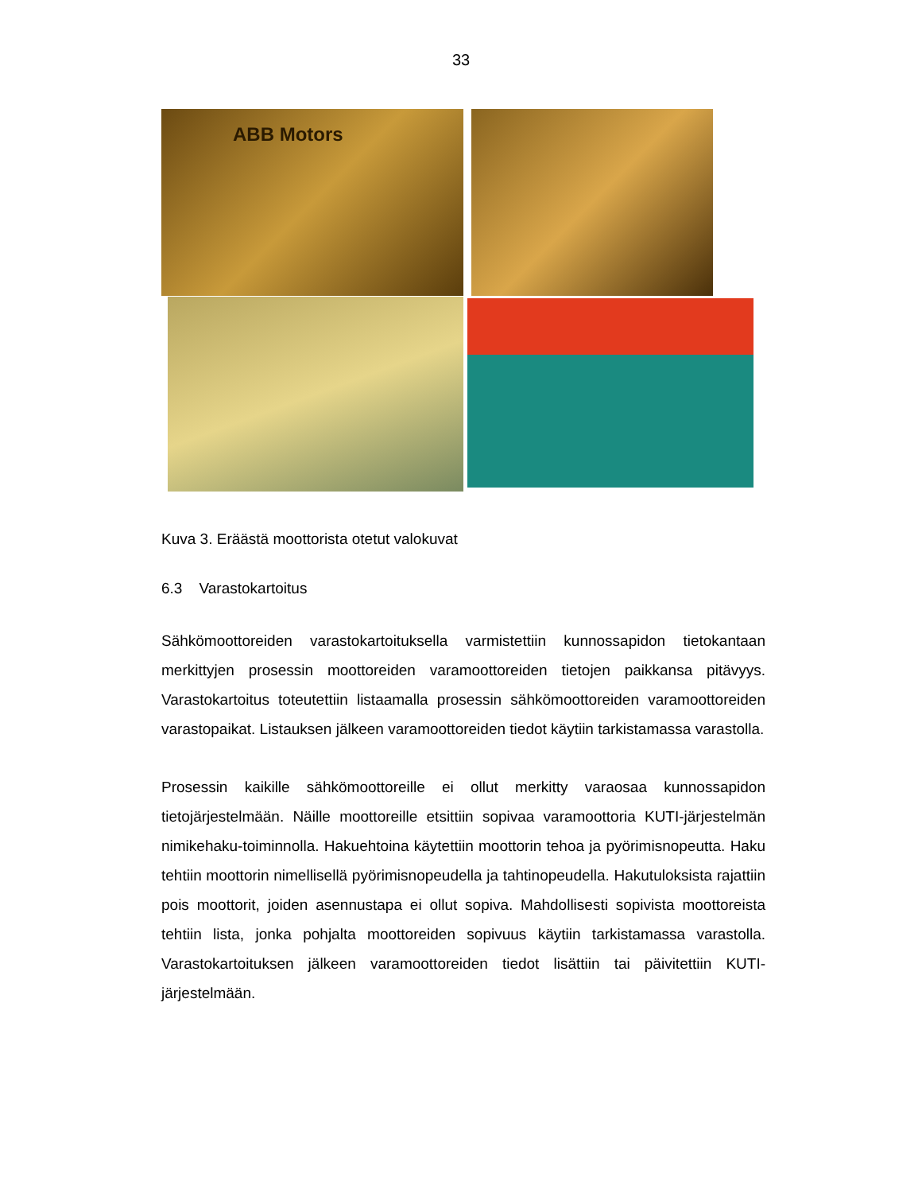33
ABB Motors
Kuva 3. Eräästä moottorista otetut valokuvat
6.3 Varastokartoitus
Sähkömoottoreiden varastokartoituksella varmistettiin kunnossapidon tietokantaan merkittyjen prosessin moottoreiden varamoottoreiden tietojen paikkansa pitävyys. Varastokartoitus toteutettiin listaamalla prosessin sähkömoottoreiden varamoottoreiden varastopaikat. Listauksen jälkeen varamoottoreiden tiedot käytiin tarkistamassa varastolla.
Prosessin kaikille sähkömoottoreille ei ollut merkitty varaosaa kunnossapidon tietojärjestelmään. Näille moottoreille etsittiin sopivaa varamoottoria KUTI-järjestelmän nimikehaku-toiminnolla. Hakuehtoina käytettiin moottorin tehoa ja pyörimisnopeutta. Haku tehtiin moottorin nimellisellä pyörimisnopeudella ja tahtinopeudella. Hakutuloksista rajattiin pois moottorit, joiden asennustapa ei ollut sopiva. Mahdollisesti sopivista moottoreista tehtiin lista, jonka pohjalta moottoreiden sopivuus käytiin tarkistamassa varastolla. Varastokartoituksen jälkeen varamoottoreiden tiedot lisättiin tai päivitettiin KUTI-järjestelmään.